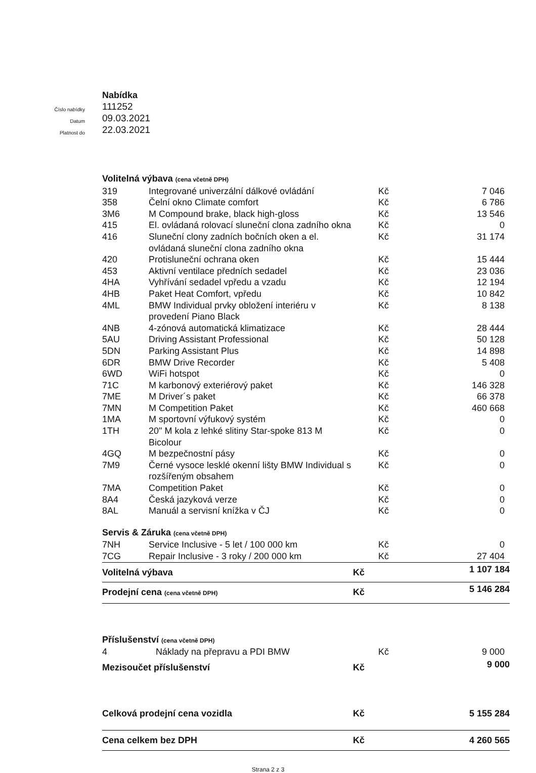Nabídka
Číslo nabídky 111252
Datum 09.03.2021
Platnost do 22.03.2021
| Volitelná výbava (cena včetně DPH) | | | |
| 319 | Integrované univerzální dálkové ovládání | Kč | 7 046 |
| 358 | Čelní okno Climate comfort | Kč | 6 786 |
| 3M6 | M Compound brake, black high-gloss | Kč | 13 546 |
| 415 | El. ovládaná rolovací sluneční clona zadního okna | Kč | 0 |
| 416 | Sluneční clony zadních bočních oken a el. ovládaná sluneční clona zadního okna | Kč | 31 174 |
| 420 | Protisluneční ochrana oken | Kč | 15 444 |
| 453 | Aktivní ventilace předních sedadel | Kč | 23 036 |
| 4HA | Vyhřívání sedadel vpředu a vzadu | Kč | 12 194 |
| 4HB | Paket Heat Comfort, vpředu | Kč | 10 842 |
| 4ML | BMW Individual prvky obložení interiéru v provedení Piano Black | Kč | 8 138 |
| 4NB | 4-zónová automatická klimatizace | Kč | 28 444 |
| 5AU | Driving Assistant Professional | Kč | 50 128 |
| 5DN | Parking Assistant Plus | Kč | 14 898 |
| 6DR | BMW Drive Recorder | Kč | 5 408 |
| 6WD | WiFi hotspot | Kč | 0 |
| 71C | M karbonový exteriérový paket | Kč | 146 328 |
| 7ME | M Driver´s paket | Kč | 66 378 |
| 7MN | M Competition Paket | Kč | 460 668 |
| 1MA | M sportovní výfukový systém | Kč | 0 |
| 1TH | 20" M kola z lehké slitiny Star-spoke 813 M Bicolour | Kč | 0 |
| 4GQ | M bezpečnostní pásy | Kč | 0 |
| 7M9 | Černé vysoce lesklé okenní lišty BMW Individual s rozšířeným obsahem | Kč | 0 |
| 7MA | Competition Paket | Kč | 0 |
| 8A4 | Česká jazyková verze | Kč | 0 |
| 8AL | Manuál a servisní knížka v ČJ | Kč | 0 |
| Servis & Záruka (cena včetně DPH) | | | |
| 7NH | Service Inclusive - 5 let / 100 000 km | Kč | 0 |
| 7CG | Repair Inclusive - 3 roky / 200 000 km | Kč | 27 404 |
| Volitelná výbava | | Kč | 1 107 184 |
| Prodejní cena (cena včetně DPH) | | Kč | 5 146 284 |
| Příslušenství (cena včetně DPH) | | | |
| 4 | Náklady na přepravu a PDI BMW | Kč | 9 000 |
| Mezisoučet příslušenství | | Kč | 9 000 |
| Celková prodejní cena vozidla | | Kč | 5 155 284 |
| Cena celkem bez DPH | | Kč | 4 260 565 |
Strana 2 z 3